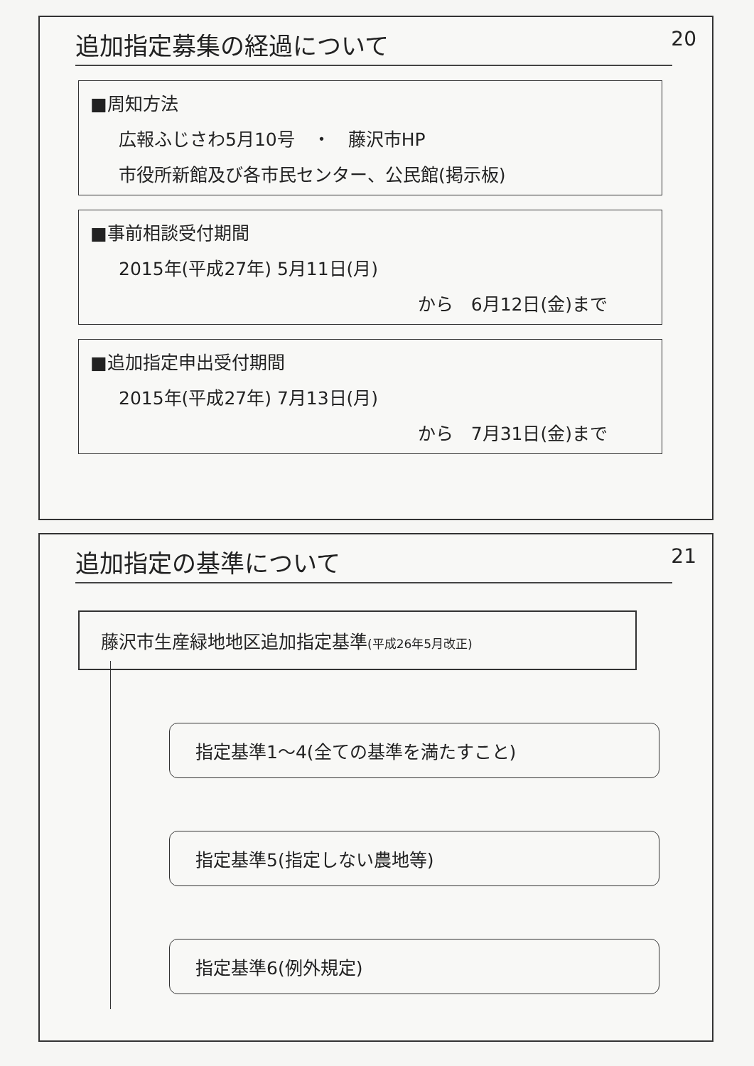追加指定募集の経過について
20
■周知方法
広報ふじさわ5月10号　・　藤沢市HP
市役所新館及び各市民センター、公民館(掲示板)
■事前相談受付期間
2015年(平成27年) 5月11日(月)
から　6月12日(金)まで
■追加指定申出受付期間
2015年(平成27年) 7月13日(月)
から　7月31日(金)まで
追加指定の基準について
21
藤沢市生産緑地地区追加指定基準(平成26年5月改正)
指定基準1～4(全ての基準を満たすこと)
指定基準5(指定しない農地等)
指定基準6(例外規定)